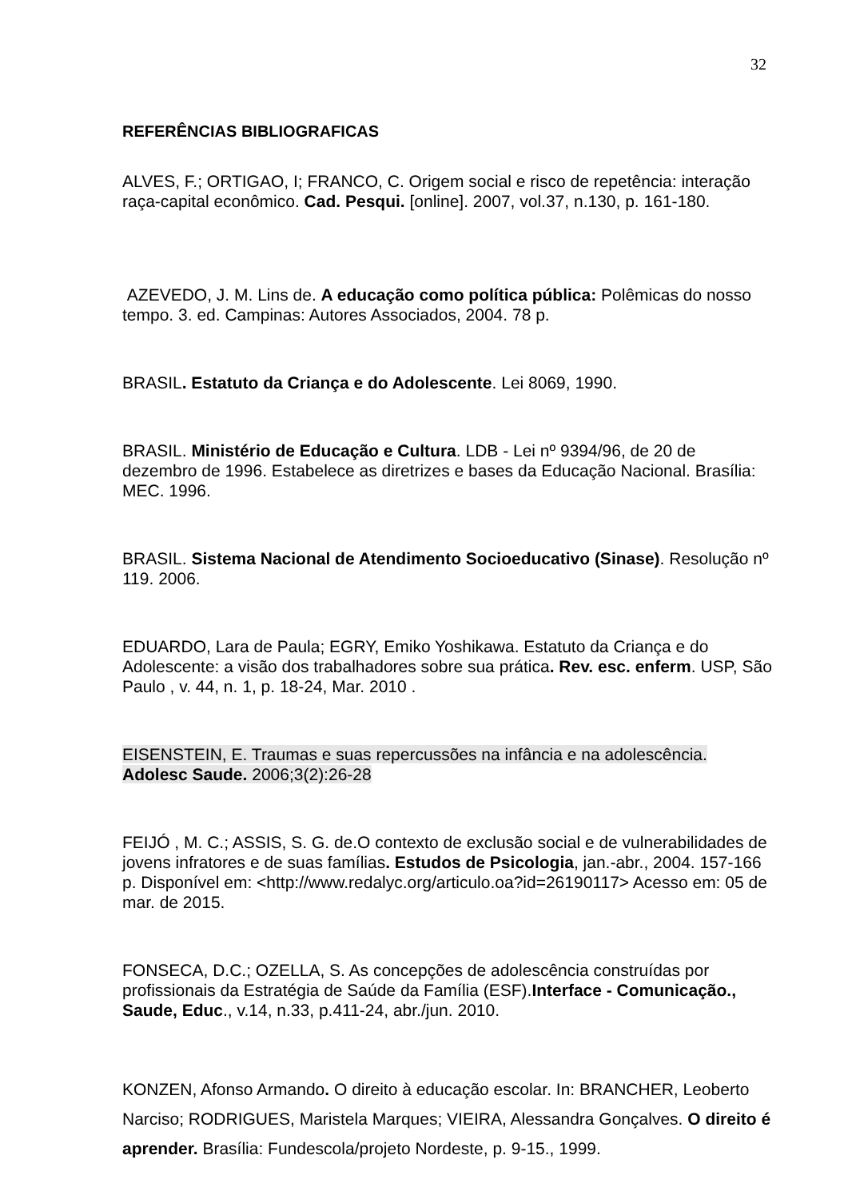32
REFERÊNCIAS BIBLIOGRAFICAS
ALVES, F.; ORTIGAO, I; FRANCO, C. Origem social e risco de repetência: interação raça-capital econômico. Cad. Pesqui. [online]. 2007, vol.37, n.130, p. 161-180.
AZEVEDO, J. M. Lins de. A educação como política pública: Polêmicas do nosso tempo. 3. ed. Campinas: Autores Associados, 2004. 78 p.
BRASIL. Estatuto da Criança e do Adolescente. Lei 8069, 1990.
BRASIL. Ministério de Educação e Cultura. LDB - Lei nº 9394/96, de 20 de dezembro de 1996. Estabelece as diretrizes e bases da Educação Nacional. Brasília: MEC. 1996.
BRASIL. Sistema Nacional de Atendimento Socioeducativo (Sinase). Resolução nº 119. 2006.
EDUARDO, Lara de Paula; EGRY, Emiko Yoshikawa. Estatuto da Criança e do Adolescente: a visão dos trabalhadores sobre sua prática. Rev. esc. enferm. USP, São Paulo , v. 44, n. 1, p. 18-24, Mar. 2010 .
EISENSTEIN, E. Traumas e suas repercussões na infância e na adolescência.
Adolesc Saude. 2006;3(2):26-28
FEIJÓ , M. C.; ASSIS, S. G. de.O contexto de exclusão social e de vulnerabilidades de jovens infratores e de suas famílias. Estudos de Psicologia, jan.-abr., 2004. 157-166 p. Disponível em: <http://www.redalyc.org/articulo.oa?id=26190117> Acesso em: 05 de mar. de 2015.
FONSECA, D.C.; OZELLA, S. As concepções de adolescência construídas por profissionais da Estratégia de Saúde da Família (ESF).Interface - Comunicação., Saude, Educ., v.14, n.33, p.411-24, abr./jun. 2010.
KONZEN, Afonso Armando. O direito à educação escolar. In: BRANCHER, Leoberto Narciso; RODRIGUES, Maristela Marques; VIEIRA, Alessandra Gonçalves. O direito é aprender. Brasília: Fundescola/projeto Nordeste, p. 9-15., 1999.